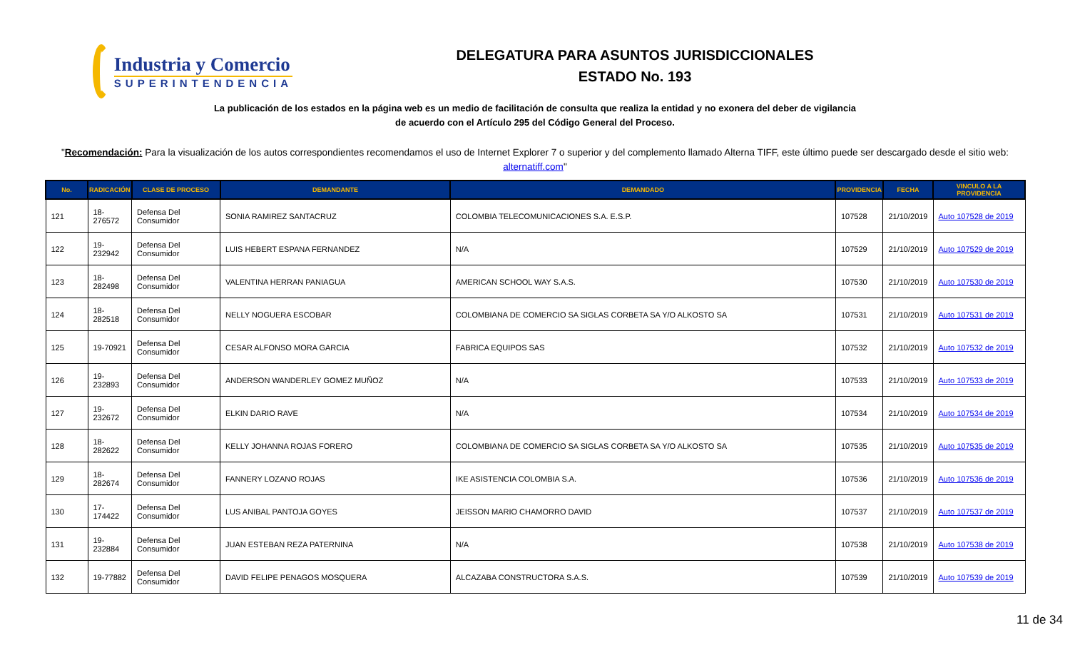Industria y Comercio
SUPERINTENDENCIA
DELEGATURA PARA ASUNTOS JURISDICCIONALES
ESTADO No. 193
La publicación de los estados en la página web es un medio de facilitación de consulta que realiza la entidad y no exonera del deber de vigilancia
de acuerdo con el Artículo 295 del Código General del Proceso.
"Recomendación: Para la visualización de los autos correspondientes recomendamos el uso de Internet Explorer 7 o superior y del complemento llamado Alterna TIFF, este último puede ser descargado desde el sitio web: alternatiff.com"
| No. | RADICACIÓN | CLASE DE PROCESO | DEMANDANTE | DEMANDADO | PROVIDENCIA | FECHA | VINCULO A LA PROVIDENCIA |
| --- | --- | --- | --- | --- | --- | --- | --- |
| 121 | 18-276572 | Defensa Del Consumidor | SONIA RAMIREZ SANTACRUZ | COLOMBIA TELECOMUNICACIONES S.A. E.S.P. | 107528 | 21/10/2019 | Auto 107528 de 2019 |
| 122 | 19-232942 | Defensa Del Consumidor | LUIS HEBERT ESPANA FERNANDEZ | N/A | 107529 | 21/10/2019 | Auto 107529 de 2019 |
| 123 | 18-282498 | Defensa Del Consumidor | VALENTINA HERRAN PANIAGUA | AMERICAN SCHOOL WAY S.A.S. | 107530 | 21/10/2019 | Auto 107530 de 2019 |
| 124 | 18-282518 | Defensa Del Consumidor | NELLY NOGUERA ESCOBAR | COLOMBIANA DE COMERCIO SA SIGLAS CORBETA SA Y/O ALKOSTO SA | 107531 | 21/10/2019 | Auto 107531 de 2019 |
| 125 | 19-70921 | Defensa Del Consumidor | CESAR ALFONSO MORA GARCIA | FABRICA EQUIPOS SAS | 107532 | 21/10/2019 | Auto 107532 de 2019 |
| 126 | 19-232893 | Defensa Del Consumidor | ANDERSON WANDERLEY GOMEZ MUÑOZ | N/A | 107533 | 21/10/2019 | Auto 107533 de 2019 |
| 127 | 19-232672 | Defensa Del Consumidor | ELKIN DARIO RAVE | N/A | 107534 | 21/10/2019 | Auto 107534 de 2019 |
| 128 | 18-282622 | Defensa Del Consumidor | KELLY JOHANNA ROJAS FORERO | COLOMBIANA DE COMERCIO SA SIGLAS CORBETA SA Y/O ALKOSTO SA | 107535 | 21/10/2019 | Auto 107535 de 2019 |
| 129 | 18-282674 | Defensa Del Consumidor | FANNERY LOZANO ROJAS | IKE ASISTENCIA COLOMBIA S.A. | 107536 | 21/10/2019 | Auto 107536 de 2019 |
| 130 | 17-174422 | Defensa Del Consumidor | LUS ANIBAL PANTOJA GOYES | JEISSON MARIO CHAMORRO DAVID | 107537 | 21/10/2019 | Auto 107537 de 2019 |
| 131 | 19-232884 | Defensa Del Consumidor | JUAN ESTEBAN REZA PATERNINA | N/A | 107538 | 21/10/2019 | Auto 107538 de 2019 |
| 132 | 19-77882 | Defensa Del Consumidor | DAVID FELIPE PENAGOS MOSQUERA | ALCAZABA CONSTRUCTORA S.A.S. | 107539 | 21/10/2019 | Auto 107539 de 2019 |
11 de 34